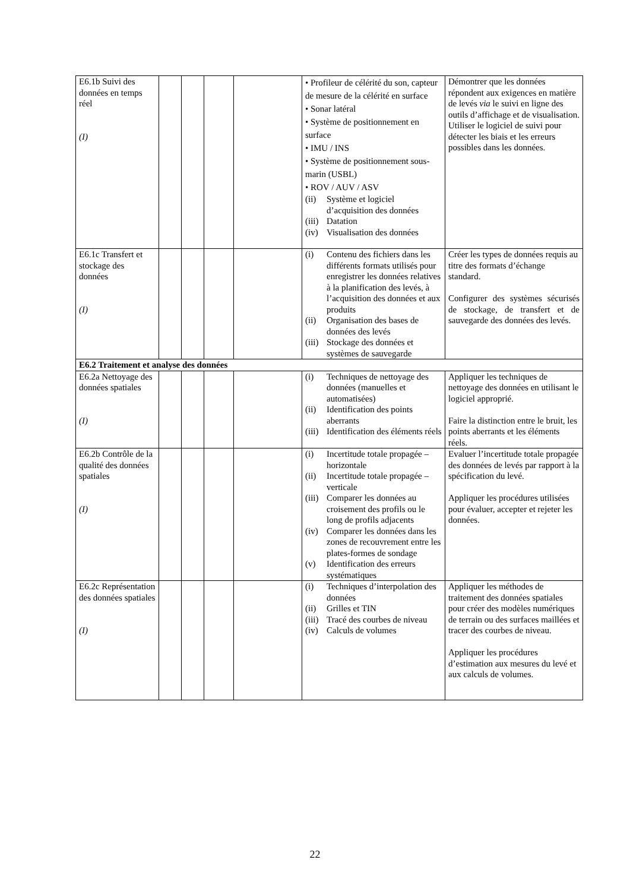| E6.1b Suivi des données en temps réel (I) | | | | | • Profileur de célérité du son, capteur de mesure de la célérité en surface • Sonar latéral • Système de positionnement en surface • IMU / INS • Système de positionnement sous-marin (USBL) • ROV / AUV / ASV (ii) Système et logiciel d’acquisition des données (iii) Datation (iv) Visualisation des données | Démontrer que les données répondent aux exigences en matière de levés via le suivi en ligne des outils d’affichage et de visualisation. Utiliser le logiciel de suivi pour détecter les biais et les erreurs possibles dans les données. |
| E6.1c Transfert et stockage des données (I) | | | | | (i) Contenu des fichiers dans les différents formats utilisés pour enregistrer les données relatives à la planification des levés, à l’acquisition des données et aux produits (ii) Organisation des bases de données des levés (iii) Stockage des données et systèmes de sauvegarde | Créer les types de données requis au titre des formats d’échange standard. Configurer des systèmes sécurisés de stockage, de transfert et de sauvegarde des données des levés. |
| E6.2 Traitement et analyse des données | | | | | | |
| E6.2a Nettoyage des données spatiales (I) | | | | | (i) Techniques de nettoyage des données (manuelles et automatisées) (ii) Identification des points aberrants (iii) Identification des éléments réels | Appliquer les techniques de nettoyage des données en utilisant le logiciel approprié. Faire la distinction entre le bruit, les points aberrants et les éléments réels. |
| E6.2b Contrôle de la qualité des données spatiales (I) | | | | | (i) Incertitude totale propagée – horizontale (ii) Incertitude totale propagée – verticale (iii) Comparer les données au croisement des profils ou le long de profils adjacents (iv) Comparer les données dans les zones de recouvrement entre les plates-formes de sondage (v) Identification des erreurs systématiques | Evaluer l’incertitude totale propagée des données de levés par rapport à la spécification du levé. Appliquer les procédures utilisées pour évaluer, accepter et rejeter les données. |
| E6.2c Représentation des données spatiales (I) | | | | | (i) Techniques d’interpolation des données (ii) Grilles et TIN (iii) Tracé des courbes de niveau (iv) Calculs de volumes | Appliquer les méthodes de traitement des données spatiales pour créer des modèles numériques de terrain ou des surfaces maillées et tracer des courbes de niveau. Appliquer les procédures d’estimation aux mesures du levé et aux calculs de volumes. |
22